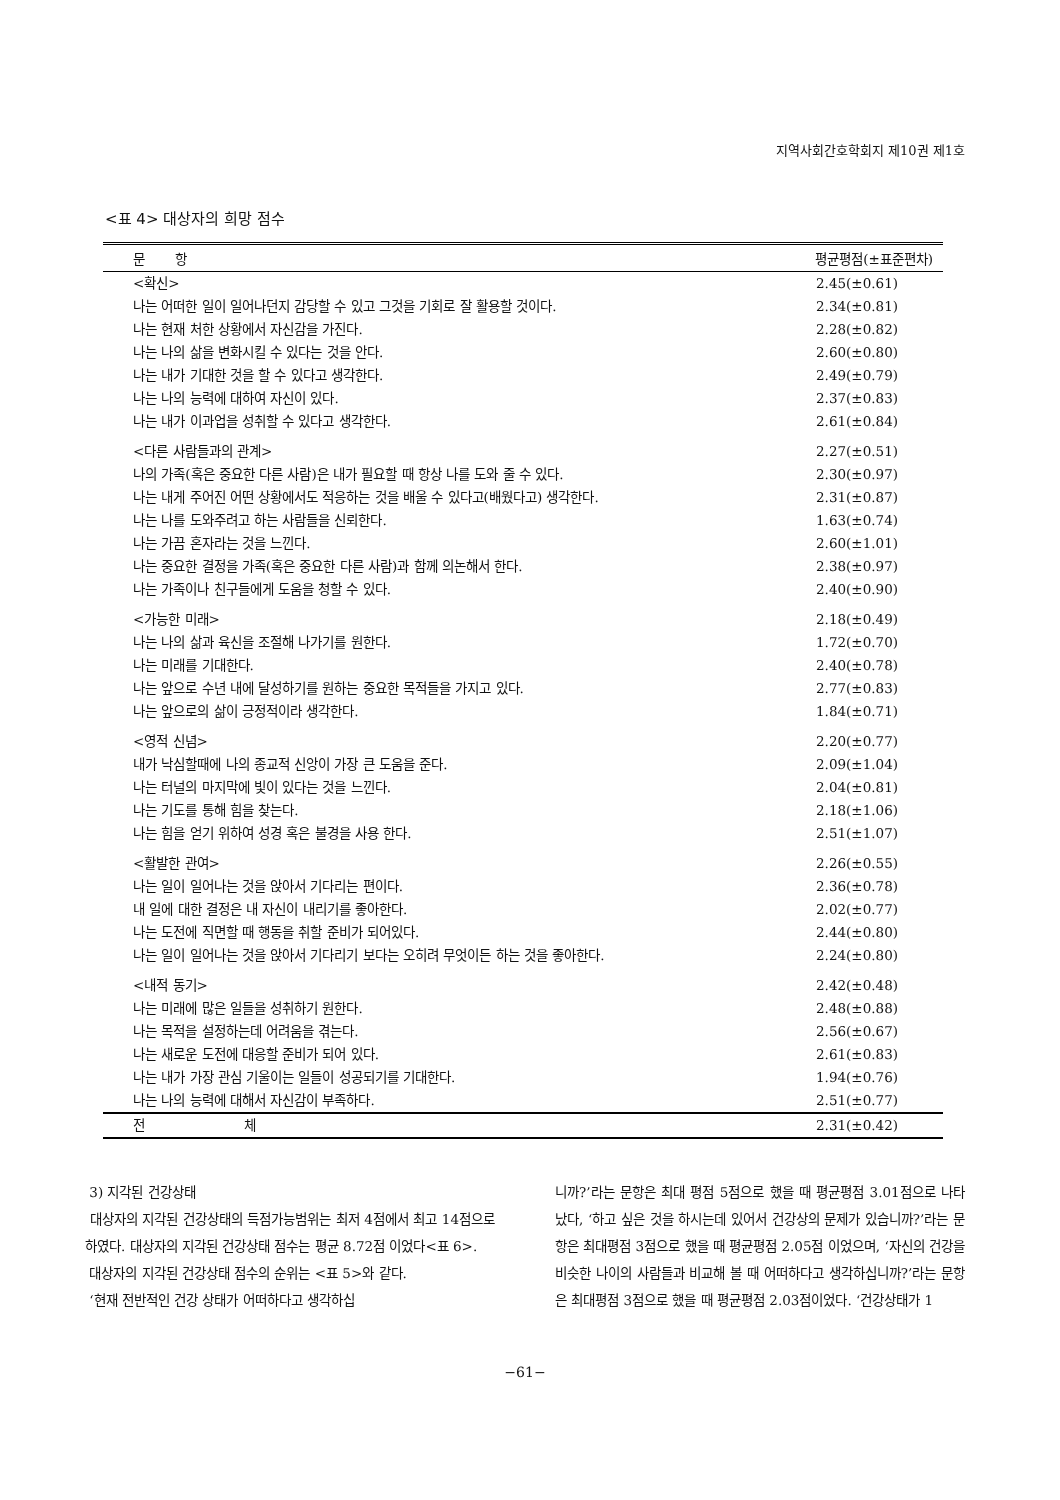지역사회간호학회지 제10권 제1호
<표 4> 대상자의 희망 점수
| 문 항 | 평균평점(±표준편차) |
| --- | --- |
| <확신> | 2.45(±0.61) |
| 나는 어떠한 일이 일어나던지 감당할 수 있고 그것을 기회로 잘 활용할 것이다. | 2.34(±0.81) |
| 나는 현재 처한 상황에서 자신감을 가진다. | 2.28(±0.82) |
| 나는 나의 삶을 변화시킬 수 있다는 것을 안다. | 2.60(±0.80) |
| 나는 내가 기대한 것을 할 수 있다고 생각한다. | 2.49(±0.79) |
| 나는 나의 능력에 대하여 자신이 있다. | 2.37(±0.83) |
| 나는 내가 이과업을 성취할 수 있다고 생각한다. | 2.61(±0.84) |
| <다른 사람들과의 관계> | 2.27(±0.51) |
| 나의 가족(혹은 중요한 다른 사람)은 내가 필요할 때 항상 나를 도와 줄 수 있다. | 2.30(±0.97) |
| 나는 내게 주어진 어떤 상황에서도 적응하는 것을 배울 수 있다고(배웠다고) 생각한다. | 2.31(±0.87) |
| 나는 나를 도와주려고 하는 사람들을 신뢰한다. | 1.63(±0.74) |
| 나는 가끔 혼자라는 것을 느낀다. | 2.60(±1.01) |
| 나는 중요한 결정을 가족(혹은 중요한 다른 사람)과 함께 의논해서 한다. | 2.38(±0.97) |
| 나는 가족이나 친구들에게 도움을 청할 수 있다. | 2.40(±0.90) |
| <가능한 미래> | 2.18(±0.49) |
| 나는 나의 삶과 육신을 조절해 나가기를 원한다. | 1.72(±0.70) |
| 나는 미래를 기대한다. | 2.40(±0.78) |
| 나는 앞으로 수년 내에 달성하기를 원하는 중요한 목적들을 가지고 있다. | 2.77(±0.83) |
| 나는 앞으로의 삶이 긍정적이라 생각한다. | 1.84(±0.71) |
| <영적 신념> | 2.20(±0.77) |
| 내가 낙심할때에 나의 종교적 신앙이 가장 큰 도움을 준다. | 2.09(±1.04) |
| 나는 터널의 마지막에 빛이 있다는 것을 느낀다. | 2.04(±0.81) |
| 나는 기도를 통해 힘을 찾는다. | 2.18(±1.06) |
| 나는 힘을 얻기 위하여 성경 혹은 불경을 사용 한다. | 2.51(±1.07) |
| <활발한 관여> | 2.26(±0.55) |
| 나는 일이 일어나는 것을 앉아서 기다리는 편이다. | 2.36(±0.78) |
| 내 일에 대한 결정은 내 자신이 내리기를 좋아한다. | 2.02(±0.77) |
| 나는 도전에 직면할 때 행동을 취할 준비가 되어있다. | 2.44(±0.80) |
| 나는 일이 일어나는 것을 앉아서 기다리기 보다는 오히려 무엇이든 하는 것을 좋아한다. | 2.24(±0.80) |
| <내적 동기> | 2.42(±0.48) |
| 나는 미래에 많은 일들을 성취하기 원한다. | 2.48(±0.88) |
| 나는 목적을 설정하는데 어려움을 겪는다. | 2.56(±0.67) |
| 나는 새로운 도전에 대응할 준비가 되어 있다. | 2.61(±0.83) |
| 나는 내가 가장 관심 기울이는 일들이 성공되기를 기대한다. | 1.94(±0.76) |
| 나는 나의 능력에 대해서 자신감이 부족하다. | 2.51(±0.77) |
| 전 체 | 2.31(±0.42) |
3) 지각된 건강상태
대상자의 지각된 건강상태의 득점가능범위는 최저 4점에서 최고 14점으로 하였다. 대상자의 지각된 건강상태 점수는 평균 8.72점 이었다<표 6>.
대상자의 지각된 건강상태 점수의 순위는 <표 5>와 같다.
‘현재 전반적인 건강 상태가 어떠하다고 생각하십
니까?’라는 문항은 최대 평점 5점으로 했을 때 평균평점 3.01점으로 나타났다, ‘하고 싶은 것을 하시는데 있어서 건강상의 문제가 있습니까?’라는 문항은 최대평점 3점으로 했을 때 평균평점 2.05점 이었으며, ‘자신의 건강을 비슷한 나이의 사람들과 비교해 볼 때 어떠하다고 생각하십니까?’라는 문항은 최대평점 3점으로 했을 때 평균평점 2.03점이었다. ‘건강상태가 1
−61−